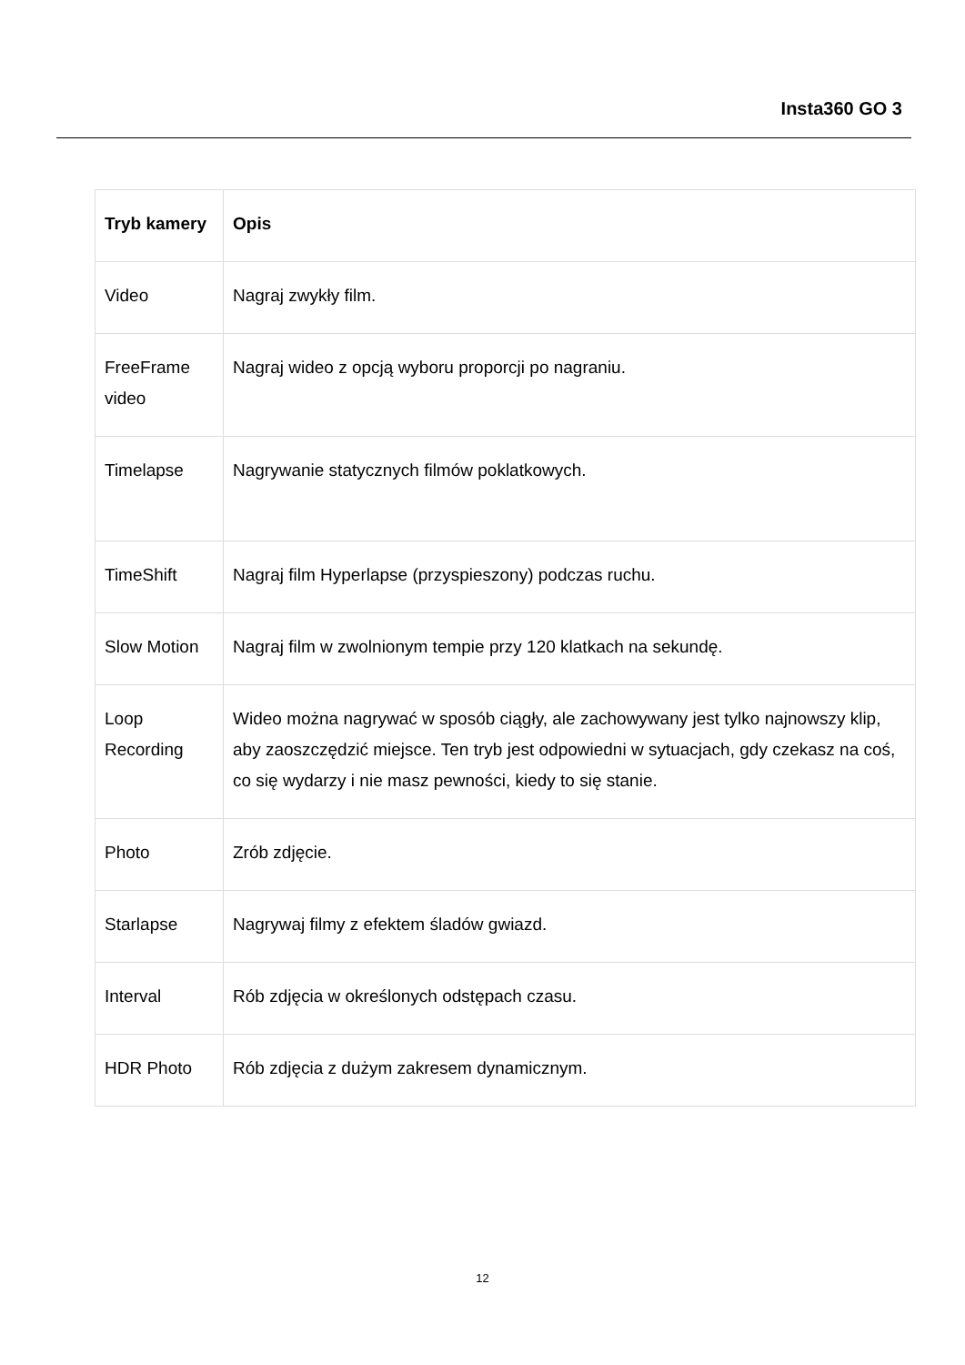Insta360 GO 3
| Tryb kamery | Opis |
| --- | --- |
| Video | Nagraj zwykły film. |
| FreeFrame video | Nagraj wideo z opcją wyboru proporcji po nagraniu. |
| Timelapse | Nagrywanie statycznych filmów poklatkowych. |
| TimeShift | Nagraj film Hyperlapse (przyspieszony) podczas ruchu. |
| Slow Motion | Nagraj film w zwolnionym tempie przy 120 klatkach na sekundę. |
| Loop Recording | Wideo można nagrywać w sposób ciągły, ale zachowywany jest tylko najnowszy klip, aby zaoszczędzić miejsce. Ten tryb jest odpowiedni w sytuacjach, gdy czekasz na coś, co się wydarzy i nie masz pewności, kiedy to się stanie. |
| Photo | Zrób zdjęcie. |
| Starlapse | Nagrywaj filmy z efektem śladów gwiazd. |
| Interval | Rób zdjęcia w określonych odstępach czasu. |
| HDR Photo | Rób zdjęcia z dużym zakresem dynamicznym. |
12